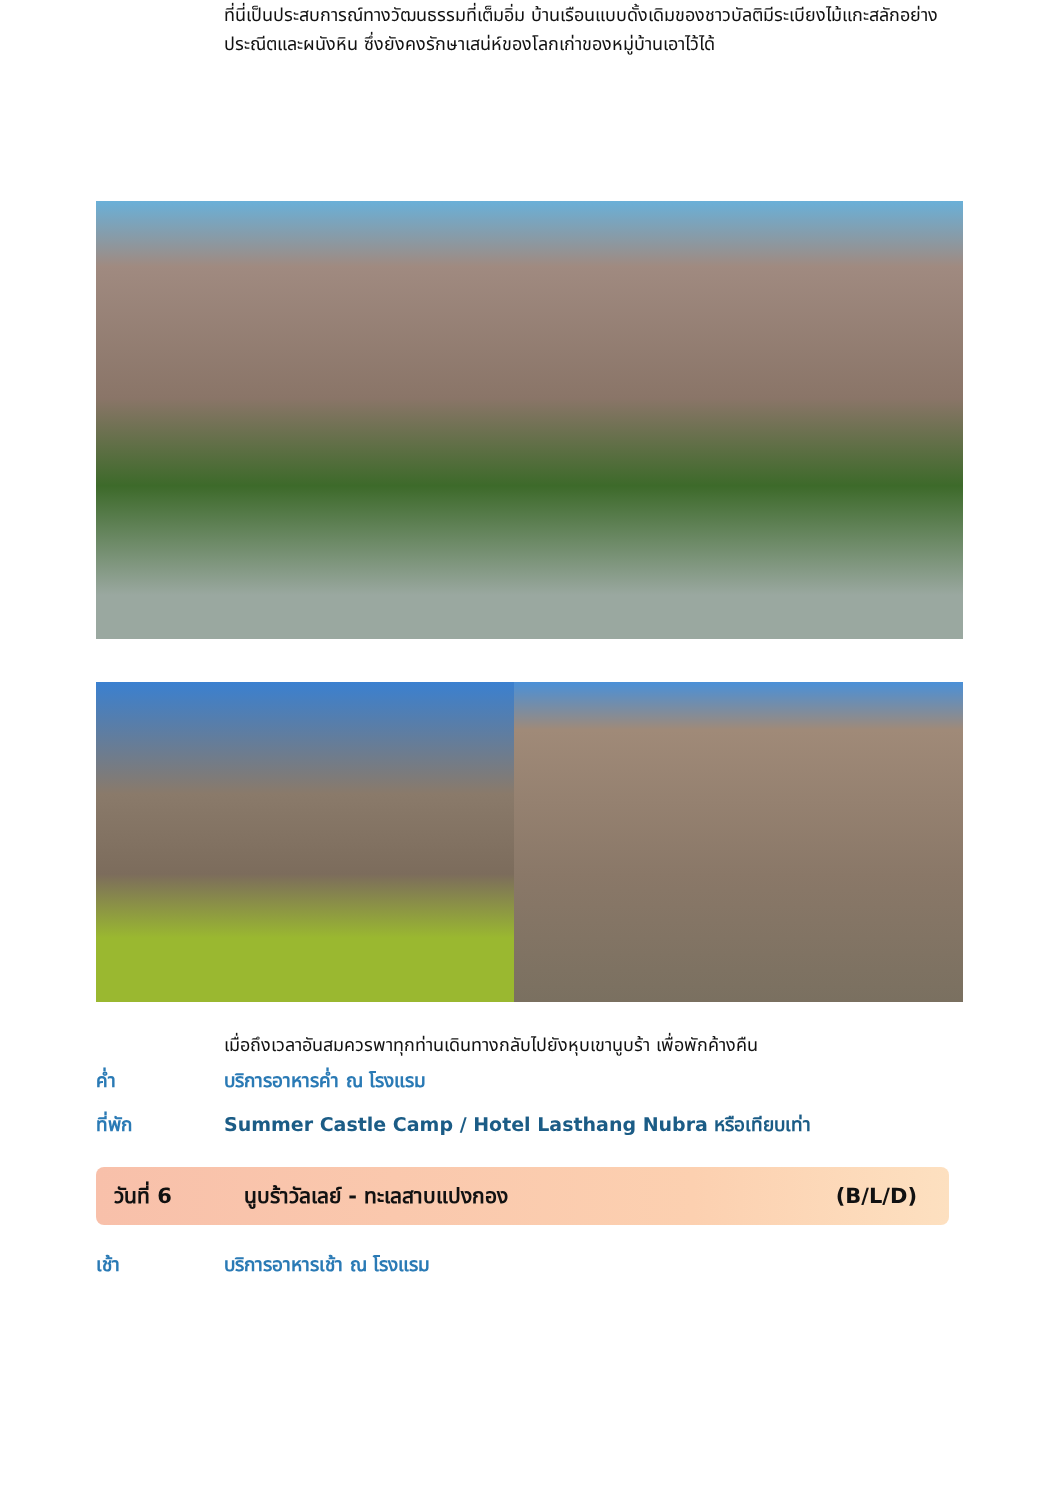ที่นี่เป็นประสบการณ์ทางวัฒนธรรมที่เต็มอิ่ม บ้านเรือนแบบดั้งเดิมของชาวบัลติมีระเบียงไม้แกะสลักอย่างประณีตและผนังหิน ซึ่งยังคงรักษาเสน่ห์ของโลกเก่าของหมู่บ้านเอาไว้ได้
เมื่อถึงเวลาอันสมควรพาทุกท่านเดินทางกลับไปยังหุบเขานูบร้า เพื่อพักค้างคืน
ค่ำ บริการอาหารค่ำ ณ โรงแรม
ที่พัก Summer Castle Camp / Hotel Lasthang Nubra หรือเทียบเท่า
วันที่ 6 นูบร้าวัลเลย์ - ทะเลสาบแปงกอง (B/L/D)
เช้า บริการอาหารเช้า ณ โรงแรม